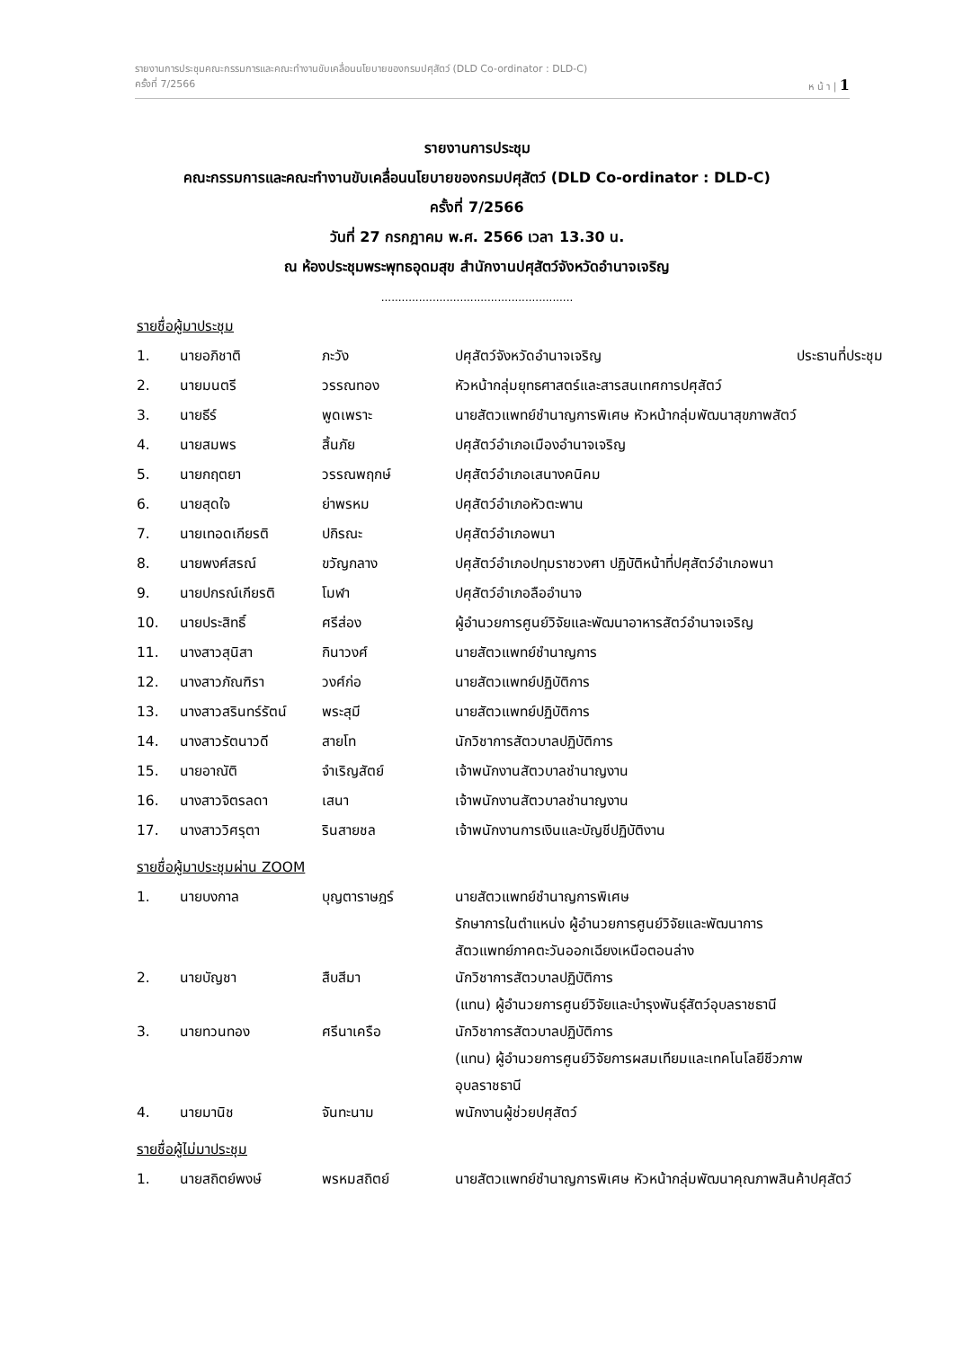รายงานการประชุมคณะกรรมการและคณะทำงานขับเคลื่อนนโยบายของกรมปศุสัตว์ (DLD Co-ordinator : DLD-C)
ครั้งที่ 7/2566 ห น้ า | 1
รายงานการประชุม
คณะกรรมการและคณะทำงานขับเคลื่อนนโยบายของกรมปศุสัตว์ (DLD Co-ordinator : DLD-C)
ครั้งที่ 7/2566
วันที่ 27 กรกฎาคม พ.ศ. 2566 เวลา 13.30 น.
ณ ห้องประชุมพระพุทธอุดมสุข สำนักงานปศุสัตว์จังหวัดอำนาจเจริญ
........................................................
รายชื่อผู้มาประชุม
| 1. | นายอภิชาติ | ภะวัง | ปศุสัตว์จังหวัดอำนาจเจริญ | ประธานที่ประชุม |
| 2. | นายมนตรี | วรรณทอง | หัวหน้ากลุ่มยุทธศาสตร์และสารสนเทศการปศุสัตว์ | |
| 3. | นายธีร์ | พูดเพราะ | นายสัตวแพทย์ชำนาญการพิเศษ หัวหน้ากลุ่มพัฒนาสุขภาพสัตว์ | |
| 4. | นายสมพร | สิ้นภัย | ปศุสัตว์อำเภอเมืองอำนาจเจริญ | |
| 5. | นายกฤตยา | วรรณพฤกษ์ | ปศุสัตว์อำเภอเสนางคนิคม | |
| 6. | นายสุดใจ | ย่าพรหม | ปศุสัตว์อำเภอหัวตะพาน | |
| 7. | นายเทอดเกียรติ | ปกิรณะ | ปศุสัตว์อำเภอพนา | |
| 8. | นายพงศ์สรณ์ | ขวัญกลาง | ปศุสัตว์อำเภอปทุมราชวงศา ปฏิบัติหน้าที่ปศุสัตว์อำเภอพนา | |
| 9. | นายปกรณ์เกียรติ | โมฬา | ปศุสัตว์อำเภอลืออำนาจ | |
| 10. | นายประสิทธิ์ | ศรีส่อง | ผู้อำนวยการศูนย์วิจัยและพัฒนาอาหารสัตว์อำนาจเจริญ | |
| 11. | นางสาวสุนิสา | กินาวงศ์ | นายสัตวแพทย์ชำนาญการ | |
| 12. | นางสาวภัณฑิรา | วงศ์ก่อ | นายสัตวแพทย์ปฏิบัติการ | |
| 13. | นางสาวสรินทร์รัตน์ | พระสุมี | นายสัตวแพทย์ปฏิบัติการ | |
| 14. | นางสาวรัตนาวดี | สายโท | นักวิชาการสัตวบาลปฏิบัติการ | |
| 15. | นายอาณัติ | จำเริญสัตย์ | เจ้าพนักงานสัตวบาลชำนาญงาน | |
| 16. | นางสาวจิตรลดา | เสนา | เจ้าพนักงานสัตวบาลชำนาญงาน | |
| 17. | นางสาววิศรุตา | รินสายชล | เจ้าพนักงานการเงินและบัญชีปฏิบัติงาน | |
รายชื่อผู้มาประชุมผ่าน ZOOM
| 1. | นายบงกาล | บุญตาราษฎร์ | นายสัตวแพทย์ชำนาญการพิเศษ รักษาการในตำแหน่ง ผู้อำนวยการศูนย์วิจัยและพัฒนาการ สัตวแพทย์ภาคตะวันออกเฉียงเหนือตอนล่าง |
| 2. | นายบัญชา | สืบสีมา | นักวิชาการสัตวบาลปฏิบัติการ (แทน) ผู้อำนวยการศูนย์วิจัยและบำรุงพันธุ์สัตว์อุบลราชธานี |
| 3. | นายทวนทอง | ศรีนาเครือ | นักวิชาการสัตวบาลปฏิบัติการ (แทน) ผู้อำนวยการศูนย์วิจัยการผสมเทียมและเทคโนโลยีชีวภาพ อุบลราชธานี |
| 4. | นายมานิช | จันทะนาม | พนักงานผู้ช่วยปศุสัตว์ |
รายชื่อผู้ไม่มาประชุม
| 1. | นายสถิตย์พงษ์ | พรหมสถิตย์ | นายสัตวแพทย์ชำนาญการพิเศษ หัวหน้ากลุ่มพัฒนาคุณภาพสินค้าปศุสัตว์ |